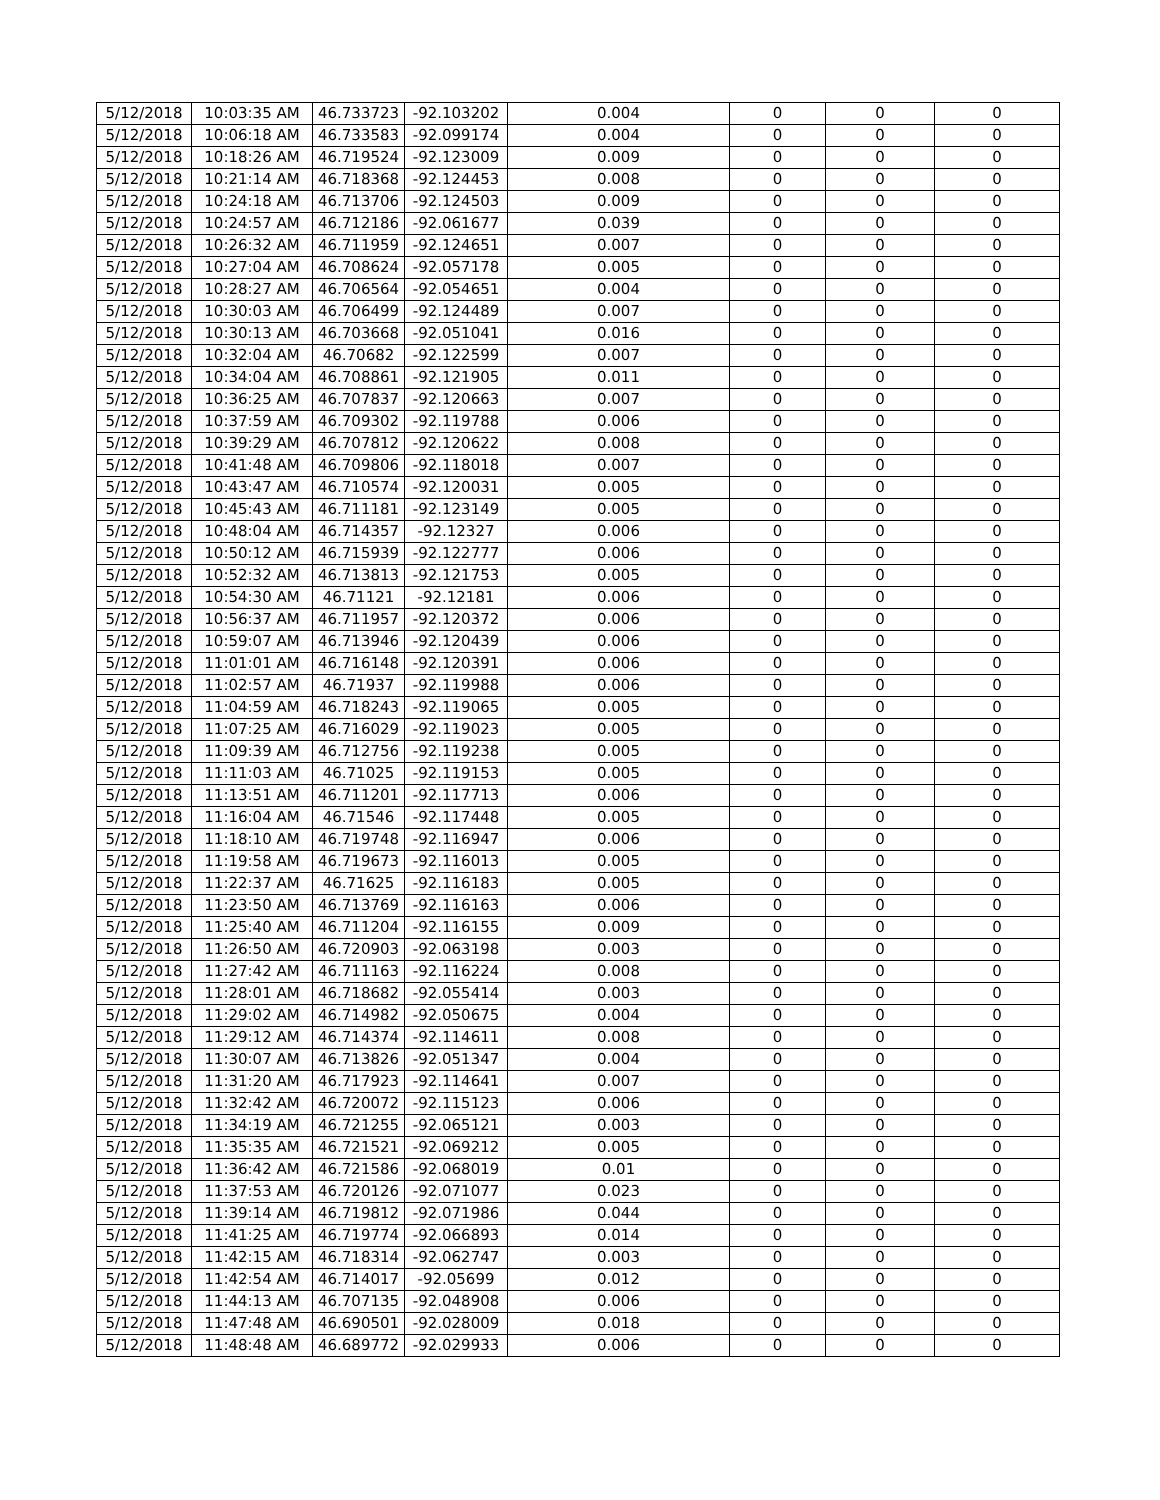| 5/12/2018 | 10:03:35 AM | 46.733723 | -92.103202 | 0.004 | 0 | 0 | 0 |
| 5/12/2018 | 10:06:18 AM | 46.733583 | -92.099174 | 0.004 | 0 | 0 | 0 |
| 5/12/2018 | 10:18:26 AM | 46.719524 | -92.123009 | 0.009 | 0 | 0 | 0 |
| 5/12/2018 | 10:21:14 AM | 46.718368 | -92.124453 | 0.008 | 0 | 0 | 0 |
| 5/12/2018 | 10:24:18 AM | 46.713706 | -92.124503 | 0.009 | 0 | 0 | 0 |
| 5/12/2018 | 10:24:57 AM | 46.712186 | -92.061677 | 0.039 | 0 | 0 | 0 |
| 5/12/2018 | 10:26:32 AM | 46.711959 | -92.124651 | 0.007 | 0 | 0 | 0 |
| 5/12/2018 | 10:27:04 AM | 46.708624 | -92.057178 | 0.005 | 0 | 0 | 0 |
| 5/12/2018 | 10:28:27 AM | 46.706564 | -92.054651 | 0.004 | 0 | 0 | 0 |
| 5/12/2018 | 10:30:03 AM | 46.706499 | -92.124489 | 0.007 | 0 | 0 | 0 |
| 5/12/2018 | 10:30:13 AM | 46.703668 | -92.051041 | 0.016 | 0 | 0 | 0 |
| 5/12/2018 | 10:32:04 AM | 46.70682 | -92.122599 | 0.007 | 0 | 0 | 0 |
| 5/12/2018 | 10:34:04 AM | 46.708861 | -92.121905 | 0.011 | 0 | 0 | 0 |
| 5/12/2018 | 10:36:25 AM | 46.707837 | -92.120663 | 0.007 | 0 | 0 | 0 |
| 5/12/2018 | 10:37:59 AM | 46.709302 | -92.119788 | 0.006 | 0 | 0 | 0 |
| 5/12/2018 | 10:39:29 AM | 46.707812 | -92.120622 | 0.008 | 0 | 0 | 0 |
| 5/12/2018 | 10:41:48 AM | 46.709806 | -92.118018 | 0.007 | 0 | 0 | 0 |
| 5/12/2018 | 10:43:47 AM | 46.710574 | -92.120031 | 0.005 | 0 | 0 | 0 |
| 5/12/2018 | 10:45:43 AM | 46.711181 | -92.123149 | 0.005 | 0 | 0 | 0 |
| 5/12/2018 | 10:48:04 AM | 46.714357 | -92.12327 | 0.006 | 0 | 0 | 0 |
| 5/12/2018 | 10:50:12 AM | 46.715939 | -92.122777 | 0.006 | 0 | 0 | 0 |
| 5/12/2018 | 10:52:32 AM | 46.713813 | -92.121753 | 0.005 | 0 | 0 | 0 |
| 5/12/2018 | 10:54:30 AM | 46.71121 | -92.12181 | 0.006 | 0 | 0 | 0 |
| 5/12/2018 | 10:56:37 AM | 46.711957 | -92.120372 | 0.006 | 0 | 0 | 0 |
| 5/12/2018 | 10:59:07 AM | 46.713946 | -92.120439 | 0.006 | 0 | 0 | 0 |
| 5/12/2018 | 11:01:01 AM | 46.716148 | -92.120391 | 0.006 | 0 | 0 | 0 |
| 5/12/2018 | 11:02:57 AM | 46.71937 | -92.119988 | 0.006 | 0 | 0 | 0 |
| 5/12/2018 | 11:04:59 AM | 46.718243 | -92.119065 | 0.005 | 0 | 0 | 0 |
| 5/12/2018 | 11:07:25 AM | 46.716029 | -92.119023 | 0.005 | 0 | 0 | 0 |
| 5/12/2018 | 11:09:39 AM | 46.712756 | -92.119238 | 0.005 | 0 | 0 | 0 |
| 5/12/2018 | 11:11:03 AM | 46.71025 | -92.119153 | 0.005 | 0 | 0 | 0 |
| 5/12/2018 | 11:13:51 AM | 46.711201 | -92.117713 | 0.006 | 0 | 0 | 0 |
| 5/12/2018 | 11:16:04 AM | 46.71546 | -92.117448 | 0.005 | 0 | 0 | 0 |
| 5/12/2018 | 11:18:10 AM | 46.719748 | -92.116947 | 0.006 | 0 | 0 | 0 |
| 5/12/2018 | 11:19:58 AM | 46.719673 | -92.116013 | 0.005 | 0 | 0 | 0 |
| 5/12/2018 | 11:22:37 AM | 46.71625 | -92.116183 | 0.005 | 0 | 0 | 0 |
| 5/12/2018 | 11:23:50 AM | 46.713769 | -92.116163 | 0.006 | 0 | 0 | 0 |
| 5/12/2018 | 11:25:40 AM | 46.711204 | -92.116155 | 0.009 | 0 | 0 | 0 |
| 5/12/2018 | 11:26:50 AM | 46.720903 | -92.063198 | 0.003 | 0 | 0 | 0 |
| 5/12/2018 | 11:27:42 AM | 46.711163 | -92.116224 | 0.008 | 0 | 0 | 0 |
| 5/12/2018 | 11:28:01 AM | 46.718682 | -92.055414 | 0.003 | 0 | 0 | 0 |
| 5/12/2018 | 11:29:02 AM | 46.714982 | -92.050675 | 0.004 | 0 | 0 | 0 |
| 5/12/2018 | 11:29:12 AM | 46.714374 | -92.114611 | 0.008 | 0 | 0 | 0 |
| 5/12/2018 | 11:30:07 AM | 46.713826 | -92.051347 | 0.004 | 0 | 0 | 0 |
| 5/12/2018 | 11:31:20 AM | 46.717923 | -92.114641 | 0.007 | 0 | 0 | 0 |
| 5/12/2018 | 11:32:42 AM | 46.720072 | -92.115123 | 0.006 | 0 | 0 | 0 |
| 5/12/2018 | 11:34:19 AM | 46.721255 | -92.065121 | 0.003 | 0 | 0 | 0 |
| 5/12/2018 | 11:35:35 AM | 46.721521 | -92.069212 | 0.005 | 0 | 0 | 0 |
| 5/12/2018 | 11:36:42 AM | 46.721586 | -92.068019 | 0.01 | 0 | 0 | 0 |
| 5/12/2018 | 11:37:53 AM | 46.720126 | -92.071077 | 0.023 | 0 | 0 | 0 |
| 5/12/2018 | 11:39:14 AM | 46.719812 | -92.071986 | 0.044 | 0 | 0 | 0 |
| 5/12/2018 | 11:41:25 AM | 46.719774 | -92.066893 | 0.014 | 0 | 0 | 0 |
| 5/12/2018 | 11:42:15 AM | 46.718314 | -92.062747 | 0.003 | 0 | 0 | 0 |
| 5/12/2018 | 11:42:54 AM | 46.714017 | -92.05699 | 0.012 | 0 | 0 | 0 |
| 5/12/2018 | 11:44:13 AM | 46.707135 | -92.048908 | 0.006 | 0 | 0 | 0 |
| 5/12/2018 | 11:47:48 AM | 46.690501 | -92.028009 | 0.018 | 0 | 0 | 0 |
| 5/12/2018 | 11:48:48 AM | 46.689772 | -92.029933 | 0.006 | 0 | 0 | 0 |